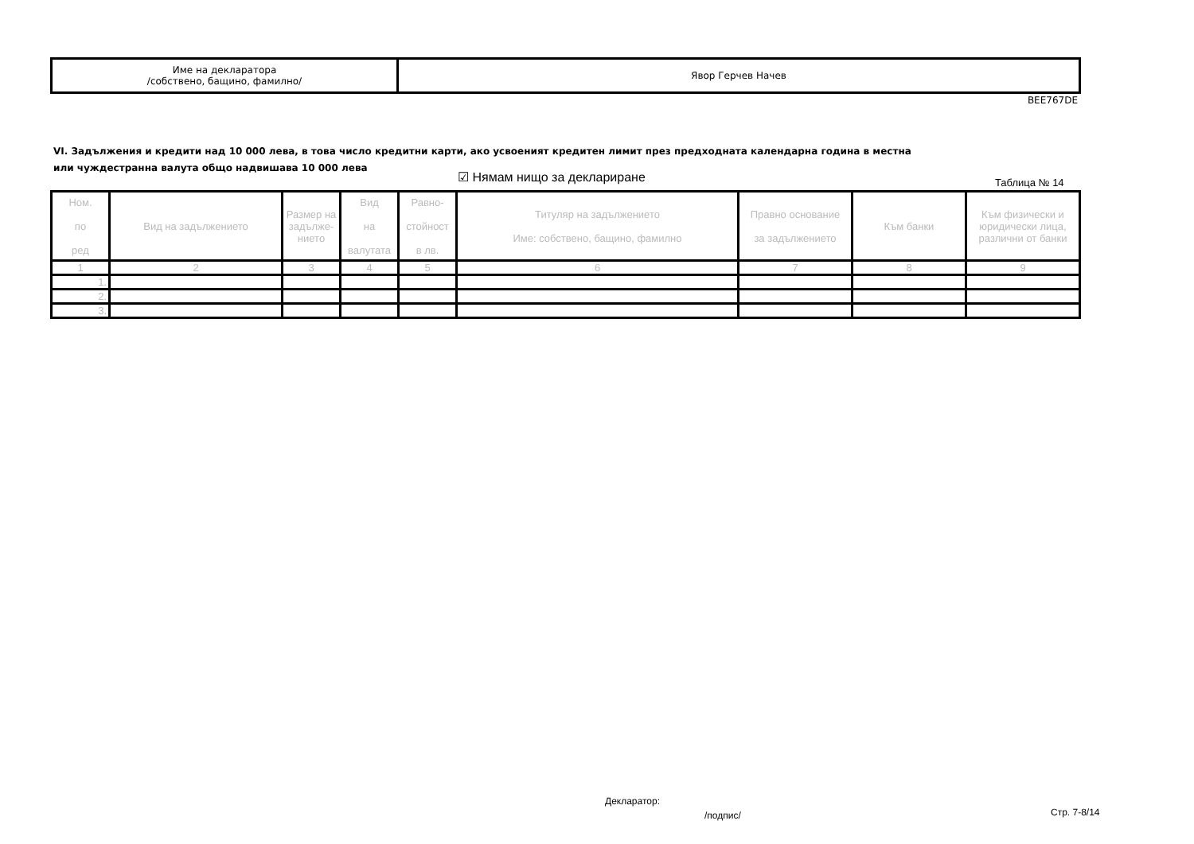| Име на декларатора /собствено, бащино, фамилно/ | Явор Герчев Начев |
BEE767DE
VI. Задължения и кредити над 10 000 лева, в това число кредитни карти, ако усвоеният кредитен лимит през предходната календарна година в местна или чуждестранна валута общо надвишава 10 000 лева
☑ Нямам нищо за деклариране Таблица № 14
| Ном. по ред | Вид на задължението | Размер на задълже-нието | Вид на валутата | Равно- стойност в лв. | Титуляр на задължението Име: собствено, бащино, фамилно | Правно основание за задължението | Към банки | Към физически и юридически лица, различни от банки |
| --- | --- | --- | --- | --- | --- | --- | --- | --- |
| 1 | 2 | 3 | 4 | 5 | 6 | 7 | 8 | 9 |
| 1. | | | | | | | | |
| 2. | | | | | | | | |
| 3. | | | | | | | | |
Декларатор:
/подпис/ Стр. 7-8/14